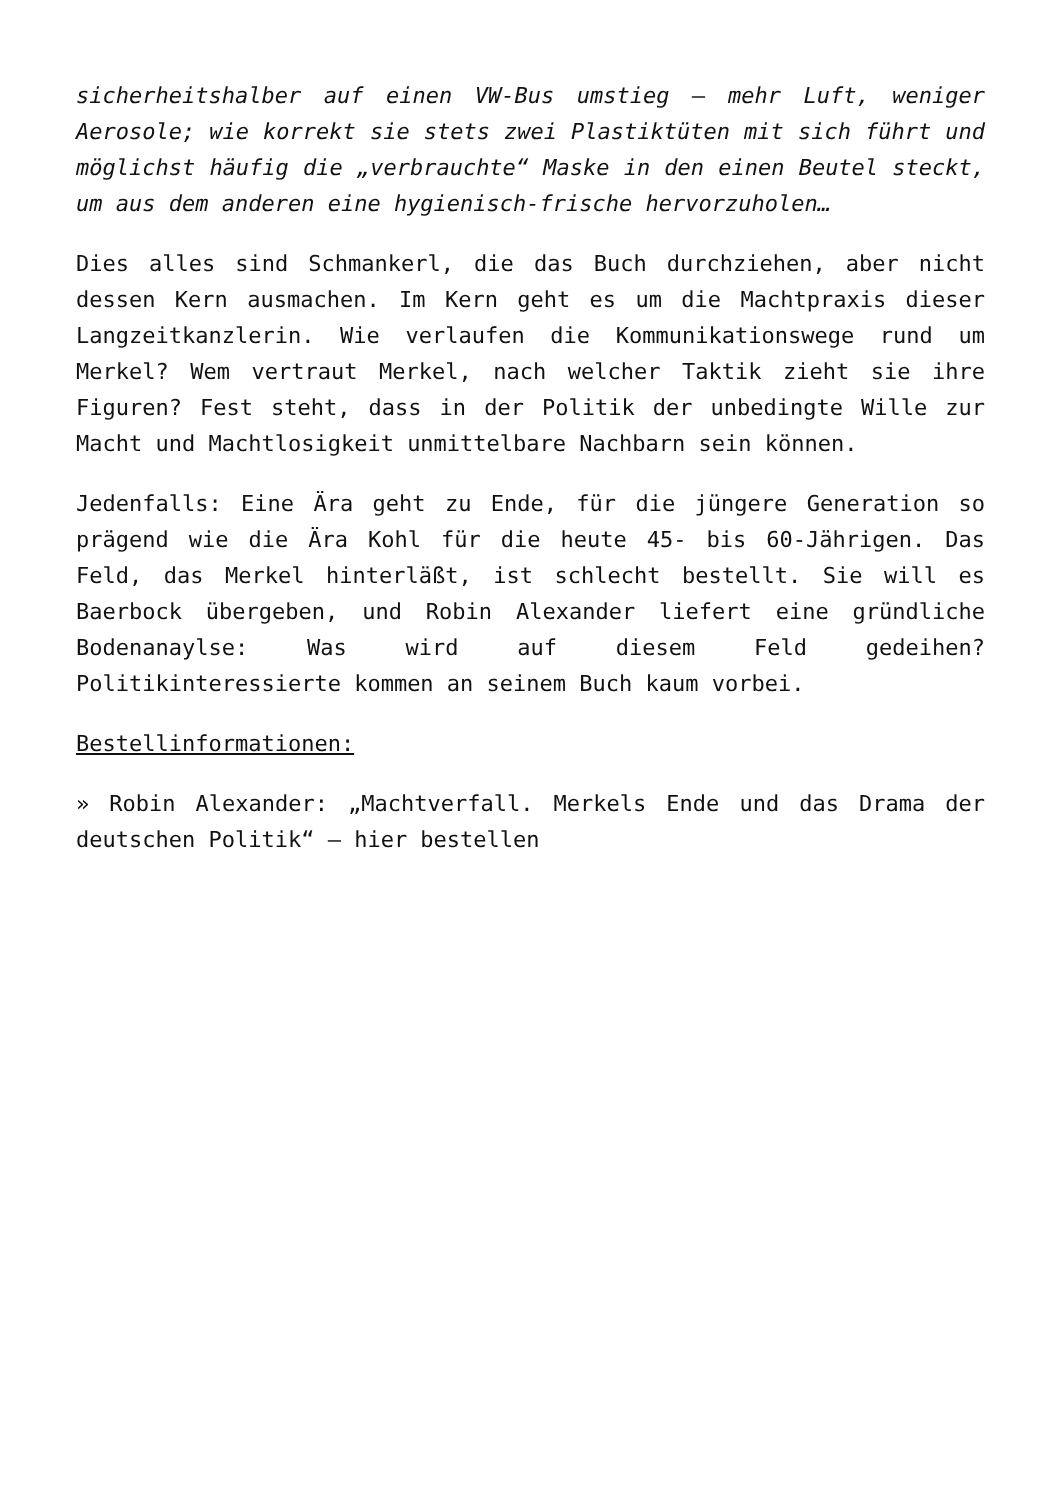sicherheitshalber auf einen VW-Bus umstieg – mehr Luft, weniger Aerosole; wie korrekt sie stets zwei Plastiktüten mit sich führt und möglichst häufig die „verbrauchte“ Maske in den einen Beutel steckt, um aus dem anderen eine hygienisch-frische hervorzuholen…
Dies alles sind Schmankerl, die das Buch durchziehen, aber nicht dessen Kern ausmachen. Im Kern geht es um die Machtpraxis dieser Langzeitkanzlerin. Wie verlaufen die Kommunikationswege rund um Merkel? Wem vertraut Merkel, nach welcher Taktik zieht sie ihre Figuren? Fest steht, dass in der Politik der unbedingte Wille zur Macht und Machtlosigkeit unmittelbare Nachbarn sein können.
Jedenfalls: Eine Ära geht zu Ende, für die jüngere Generation so prägend wie die Ära Kohl für die heute 45- bis 60-Jährigen. Das Feld, das Merkel hinterläßt, ist schlecht bestellt. Sie will es Baerbock übergeben, und Robin Alexander liefert eine gründliche Bodenanaylse: Was wird auf diesem Feld gedeihen? Politikinteressierte kommen an seinem Buch kaum vorbei.
Bestellinformationen:
» Robin Alexander: „Machtverfall. Merkels Ende und das Drama der deutschen Politik“ – hier bestellen